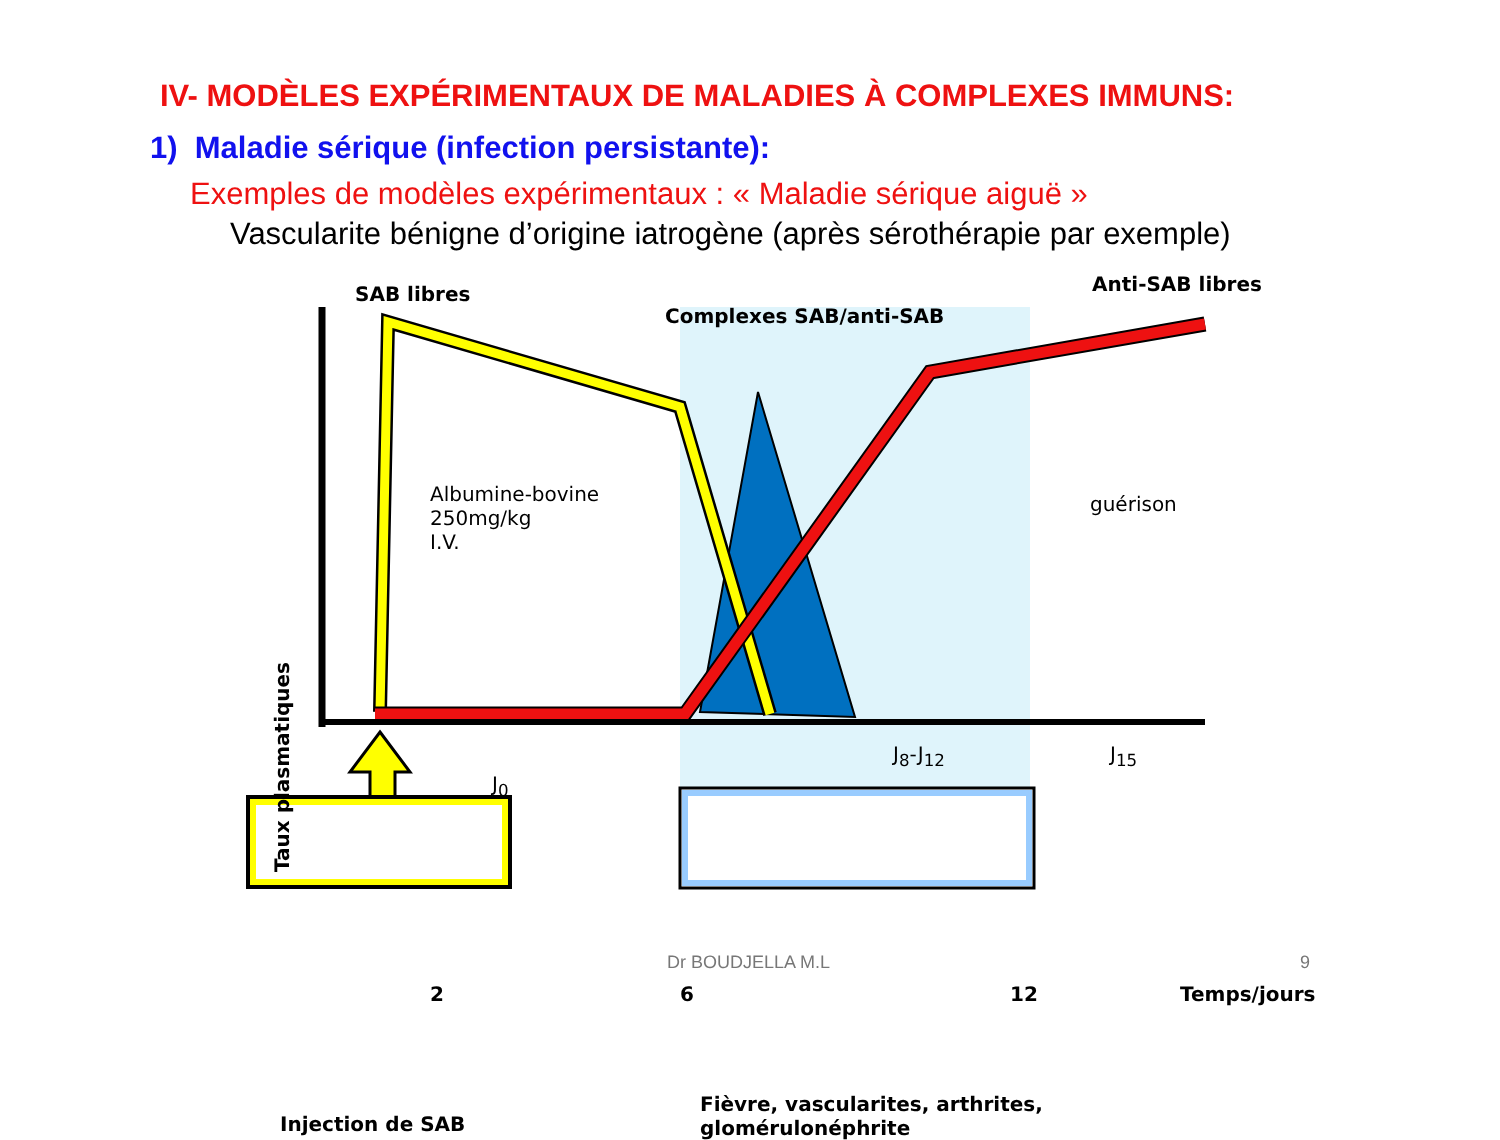IV- MODÈLES EXPÉRIMENTAUX DE MALADIES À COMPLEXES IMMUNS:
1) Maladie sérique (infection persistante):
Exemples de modèles expérimentaux : « Maladie sérique aiguë »
Vascularite bénigne d’origine iatrogène (après sérothérapie par exemple)
SAB libres Anti-SAB libres
Complexes SAB/anti-SAB
Albumine-bovine
250mg/kg
I.V.
guérison
J<sub>0</sub>
J<sub>8</sub>-J<sub>12</sub> J<sub>15</sub>
Taux plasmatiques
2 6 12 Temps/jours
Injection de SAB
Fièvre, vascularites, arthrites,
glomérulonéphrite
Dr BOUDJELLA M.L 9